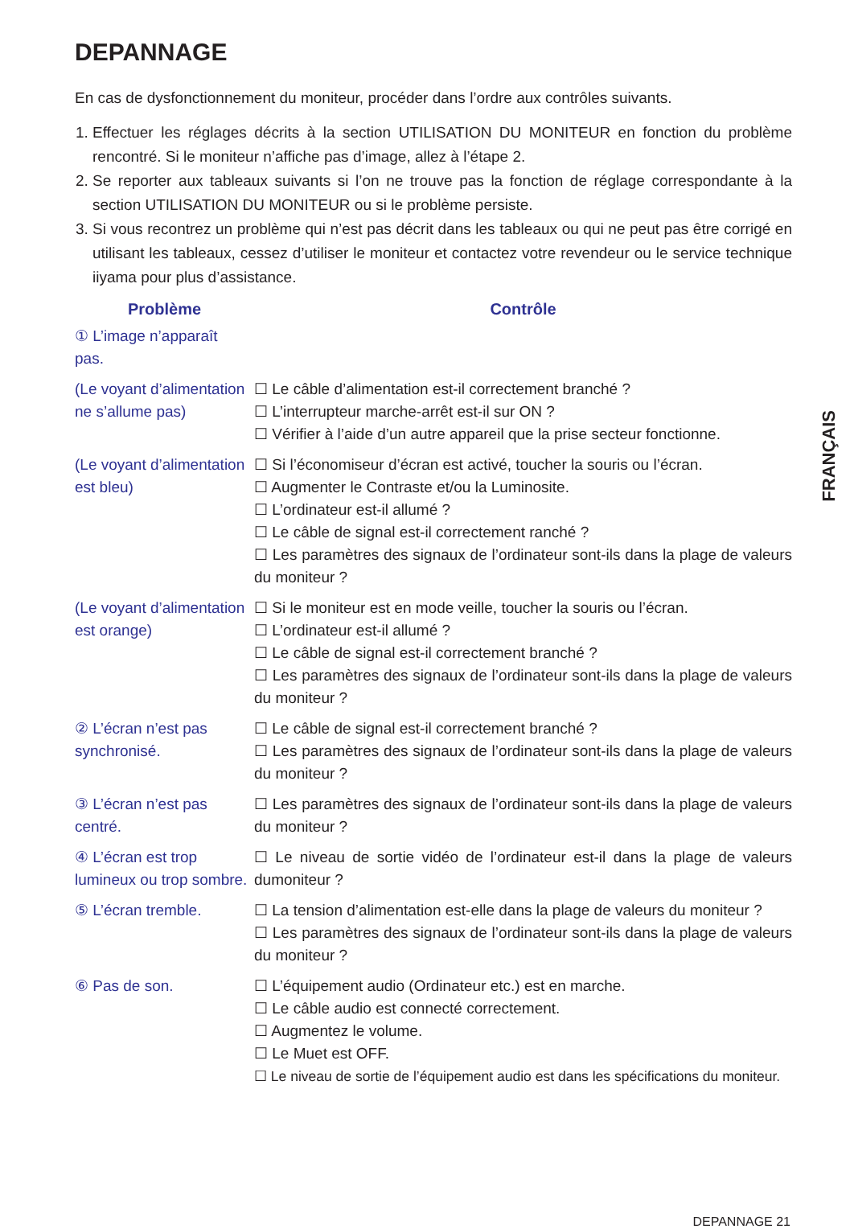DEPANNAGE
En cas de dysfonctionnement du moniteur, procéder dans l’ordre aux contrôles suivants.
1. Effectuer les réglages décrits à la section UTILISATION DU MONITEUR en fonction du problème rencontré. Si le moniteur n’affiche pas d’image, allez à l’étape 2.
2. Se reporter aux tableaux suivants si l’on ne trouve pas la fonction de réglage correspondante à la section UTILISATION DU MONITEUR ou si le problème persiste.
3. Si vous recontrez un problème qui n’est pas décrit dans les tableaux ou qui ne peut pas être corrigé en utilisant les tableaux, cessez d’utiliser le moniteur et contactez votre revendeur ou le service technique iiyama pour plus d’assistance.
| Problème | Contrôle |
| --- | --- |
| ① L’image n’apparaît pas. | |
| (Le voyant d’alimentation ne s’allume pas) | ☐ Le câble d’alimentation est-il correctement branché ? ☐ L’interrupteur marche-arrêt est-il sur ON ? ☐ Vérifier à l’aide d’un autre appareil que la prise secteur fonctionne. |
| (Le voyant d’alimentation est bleu) | ☐ Si l’économiseur d’écran est activé, toucher la souris ou l’écran. ☐ Augmenter le Contraste et/ou la Luminosite. ☐ L’ordinateur est-il allumé ? ☐ Le câble de signal est-il correctement ranché ? ☐ Les paramètres des signaux de l’ordinateur sont-ils dans la plage de valeurs du moniteur ? |
| (Le voyant d’alimentation est orange) | ☐ Si le moniteur est en mode veille, toucher la souris ou l’écran. ☐ L’ordinateur est-il allumé ? ☐ Le câble de signal est-il correctement branché ? ☐ Les paramètres des signaux de l’ordinateur sont-ils dans la plage de valeurs du moniteur ? |
| ② L’écran n’est pas synchronisé. | ☐ Le câble de signal est-il correctement branché ? ☐ Les paramètres des signaux de l’ordinateur sont-ils dans la plage de valeurs du moniteur ? |
| ③ L’écran n’est pas centré. | ☐ Les paramètres des signaux de l’ordinateur sont-ils dans la plage de valeurs du moniteur ? |
| ④ L’écran est trop lumineux ou trop sombre. | ☐ Le niveau de sortie vidéo de l’ordinateur est-il dans la plage de valeurs dumoniteur ? |
| ⑤ L’écran tremble. | ☐ La tension d’alimentation est-elle dans la plage de valeurs du moniteur ? ☐ Les paramètres des signaux de l’ordinateur sont-ils dans la plage de valeurs du moniteur ? |
| ⑥ Pas de son. | ☐ L’équipement audio (Ordinateur etc.) est en marche. ☐ Le câble audio est connecté correctement. ☐ Augmentez le volume. ☐ Le Muet est OFF. ☐ Le niveau de sortie de l’équipement audio est dans les spécifications du moniteur. |
FRANÇAIS
DEPANNAGE 21